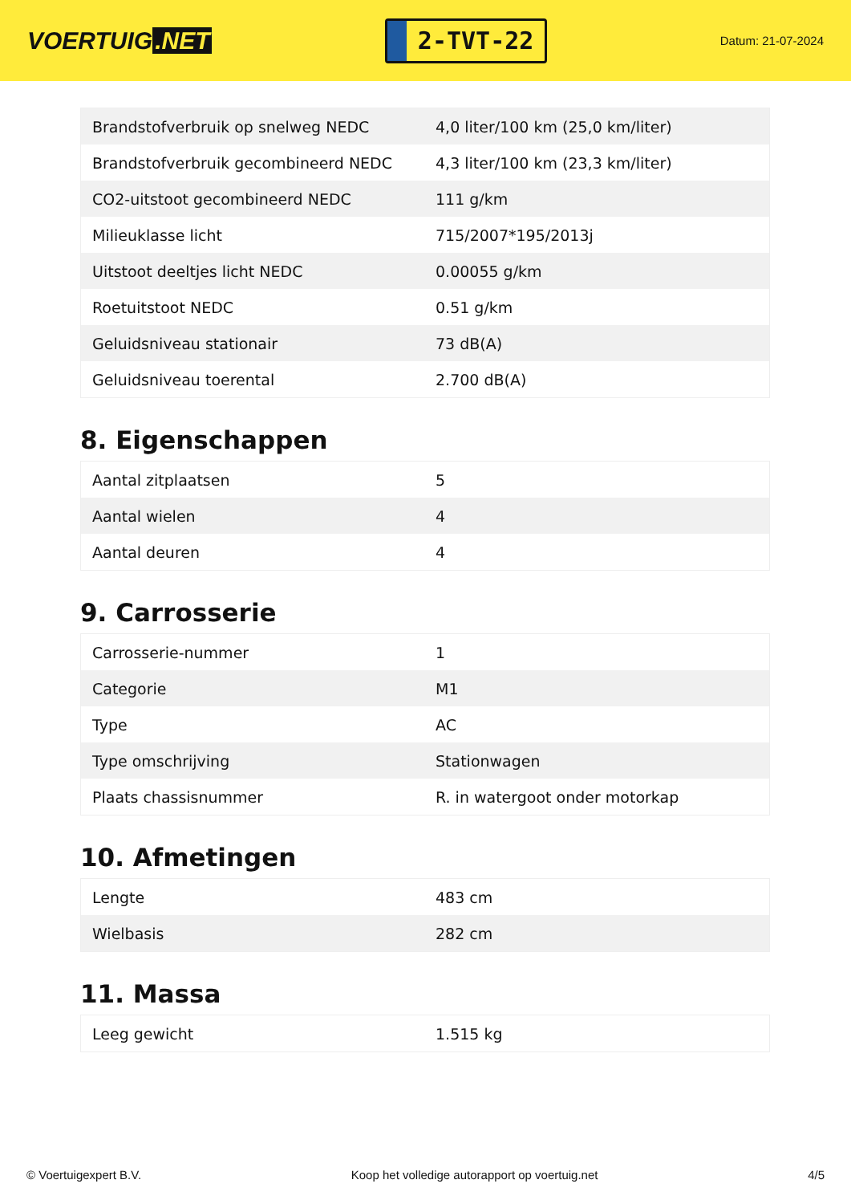VOERTUIG.NET
2-TVT-22
Datum: 21-07-2024
| Brandstofverbruik op snelweg NEDC | 4,0 liter/100 km (25,0 km/liter) |
| Brandstofverbruik gecombineerd NEDC | 4,3 liter/100 km (23,3 km/liter) |
| CO2-uitstoot gecombineerd NEDC | 111 g/km |
| Milieuklasse licht | 715/2007*195/2013j |
| Uitstoot deeltjes licht NEDC | 0.00055 g/km |
| Roetuitstoot NEDC | 0.51 g/km |
| Geluidsniveau stationair | 73 dB(A) |
| Geluidsniveau toerental | 2.700 dB(A) |
8. Eigenschappen
| Aantal zitplaatsen | 5 |
| Aantal wielen | 4 |
| Aantal deuren | 4 |
9. Carrosserie
| Carrosserie-nummer | 1 |
| Categorie | M1 |
| Type | AC |
| Type omschrijving | Stationwagen |
| Plaats chassisnummer | R. in watergoot onder motorkap |
10. Afmetingen
| Lengte | 483 cm |
| Wielbasis | 282 cm |
11. Massa
| Leeg gewicht | 1.515 kg |
© Voertuigexpert B.V. Koop het volledige autorapport op voertuig.net 4/5